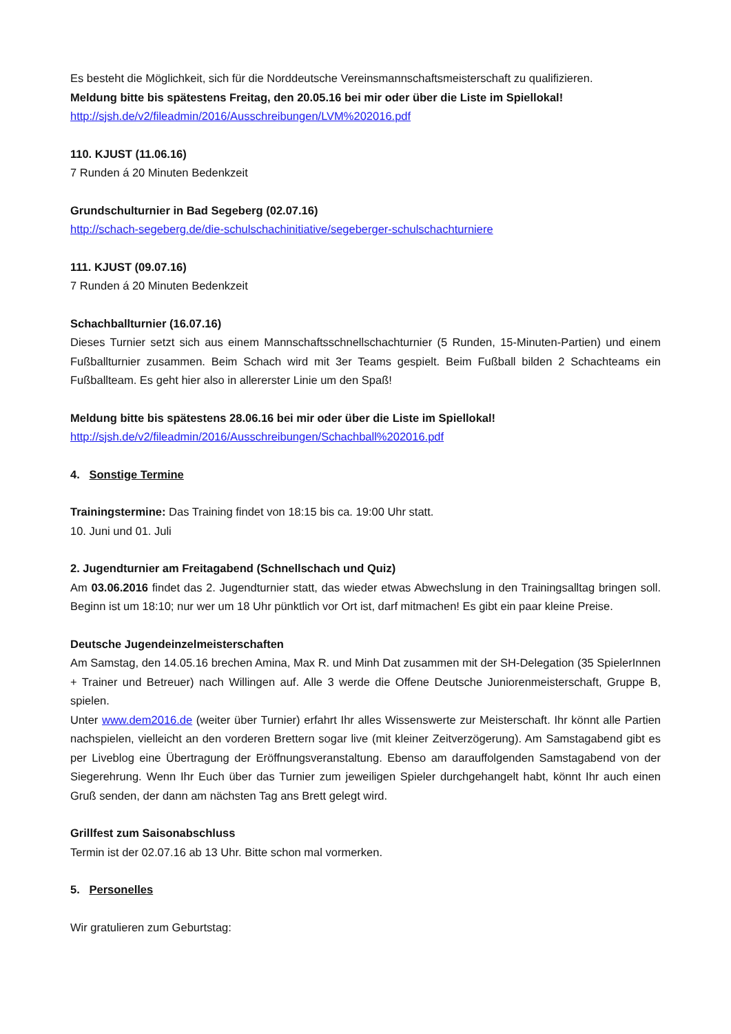Es besteht die Möglichkeit, sich für die Norddeutsche Vereinsmannschaftsmeisterschaft zu qualifizieren.
Meldung bitte bis spätestens Freitag, den 20.05.16 bei mir oder über die Liste im Spiellokal!
http://sjsh.de/v2/fileadmin/2016/Ausschreibungen/LVM%202016.pdf
110. KJUST (11.06.16)
7 Runden á 20 Minuten Bedenkzeit
Grundschulturnier in Bad Segeberg (02.07.16)
http://schach-segeberg.de/die-schulschachinitiative/segeberger-schulschachturniere
111. KJUST (09.07.16)
7 Runden á 20 Minuten Bedenkzeit
Schachballturnier (16.07.16)
Dieses Turnier setzt sich aus einem Mannschaftsschnellschachturnier (5 Runden, 15-Minuten-Partien) und einem Fußballturnier zusammen. Beim Schach wird mit 3er Teams gespielt. Beim Fußball bilden 2 Schachteams ein Fußballteam. Es geht hier also in allererster Linie um den Spaß!
Meldung bitte bis spätestens 28.06.16 bei mir oder über die Liste im Spiellokal!
http://sjsh.de/v2/fileadmin/2016/Ausschreibungen/Schachball%202016.pdf
4. Sonstige Termine
Trainingstermine: Das Training findet von 18:15 bis ca. 19:00 Uhr statt.
10. Juni und 01. Juli
2. Jugendturnier am Freitagabend (Schnellschach und Quiz)
Am 03.06.2016 findet das 2. Jugendturnier statt, das wieder etwas Abwechslung in den Trainingsalltag bringen soll. Beginn ist um 18:10; nur wer um 18 Uhr pünktlich vor Ort ist, darf mitmachen! Es gibt ein paar kleine Preise.
Deutsche Jugendeinzelmeisterschaften
Am Samstag, den 14.05.16 brechen Amina, Max R. und Minh Dat zusammen mit der SH-Delegation (35 SpielerInnen + Trainer und Betreuer) nach Willingen auf. Alle 3 werde die Offene Deutsche Juniorenmeisterschaft, Gruppe B, spielen.
Unter www.dem2016.de (weiter über Turnier) erfahrt Ihr alles Wissenswerte zur Meisterschaft. Ihr könnt alle Partien nachspielen, vielleicht an den vorderen Brettern sogar live (mit kleiner Zeitverzögerung). Am Samstagabend gibt es per Liveblog eine Übertragung der Eröffnungsveranstaltung. Ebenso am darauffolgenden Samstagabend von der Siegerehrung. Wenn Ihr Euch über das Turnier zum jeweiligen Spieler durchgehangelt habt, könnt Ihr auch einen Gruß senden, der dann am nächsten Tag ans Brett gelegt wird.
Grillfest zum Saisonabschluss
Termin ist der 02.07.16 ab 13 Uhr. Bitte schon mal vormerken.
5. Personelles
Wir gratulieren zum Geburtstag: